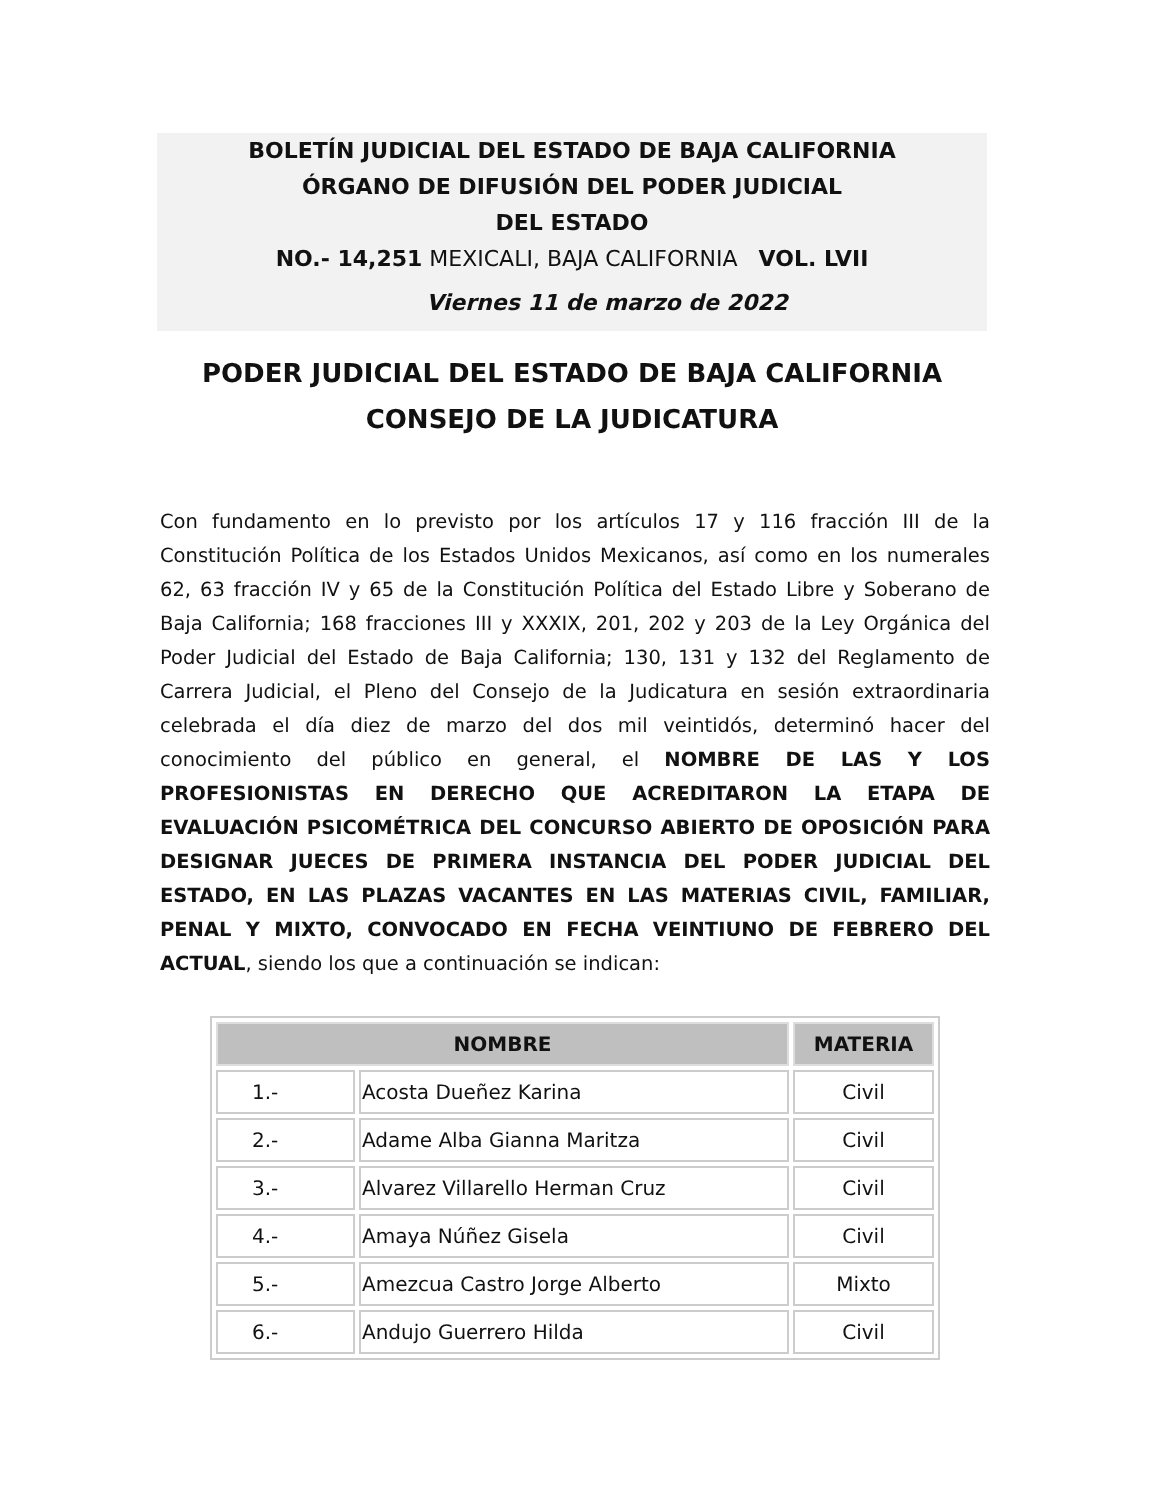BOLETÍN JUDICIAL DEL ESTADO DE BAJA CALIFORNIA
ÓRGANO DE DIFUSIÓN DEL PODER JUDICIAL
DEL ESTADO
NO.- 14,251 MEXICALI, BAJA CALIFORNIA VOL. LVII
Viernes 11 de marzo de 2022
PODER JUDICIAL DEL ESTADO DE BAJA CALIFORNIA
CONSEJO DE LA JUDICATURA
Con fundamento en lo previsto por los artículos 17 y 116 fracción III de la Constitución Política de los Estados Unidos Mexicanos, así como en los numerales 62, 63 fracción IV y 65 de la Constitución Política del Estado Libre y Soberano de Baja California; 168 fracciones III y XXXIX, 201, 202 y 203 de la Ley Orgánica del Poder Judicial del Estado de Baja California; 130, 131 y 132 del Reglamento de Carrera Judicial, el Pleno del Consejo de la Judicatura en sesión extraordinaria celebrada el día diez de marzo del dos mil veintidós, determinó hacer del conocimiento del público en general, el NOMBRE DE LAS Y LOS PROFESIONISTAS EN DERECHO QUE ACREDITARON LA ETAPA DE EVALUACIÓN PSICOMÉTRICA DEL CONCURSO ABIERTO DE OPOSICIÓN PARA DESIGNAR JUECES DE PRIMERA INSTANCIA DEL PODER JUDICIAL DEL ESTADO, EN LAS PLAZAS VACANTES EN LAS MATERIAS CIVIL, FAMILIAR, PENAL Y MIXTO, CONVOCADO EN FECHA VEINTIUNO DE FEBRERO DEL ACTUAL, siendo los que a continuación se indican:
| NOMBRE | | MATERIA |
| --- | --- | --- |
| 1.- | Acosta Dueñez Karina | Civil |
| 2.- | Adame Alba Gianna Maritza | Civil |
| 3.- | Alvarez Villarello Herman Cruz | Civil |
| 4.- | Amaya Núñez Gisela | Civil |
| 5.- | Amezcua Castro Jorge Alberto | Mixto |
| 6.- | Andujo Guerrero Hilda | Civil |